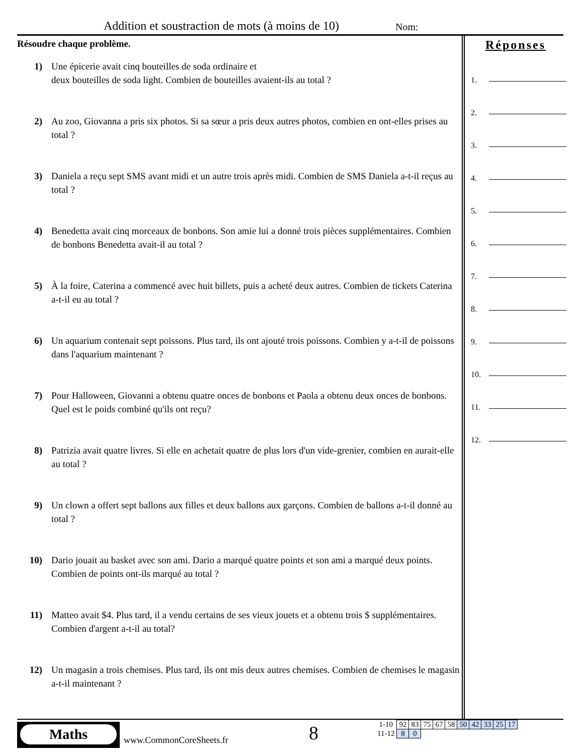Addition et soustraction de mots (à moins de 10)
Nom:
Résoudre chaque problème.
1) Une épicerie avait cinq bouteilles de soda ordinaire et
deux bouteilles de soda light. Combien de bouteilles avaient-ils au total ?
2) Au zoo, Giovanna a pris six photos. Si sa sœur a pris deux autres photos, combien en ont-elles prises au total ?
3) Daniela a reçu sept SMS avant midi et un autre trois après midi. Combien de SMS Daniela a-t-il reçus au total ?
4) Benedetta avait cinq morceaux de bonbons. Son amie lui a donné trois pièces supplémentaires. Combien de bonbons Benedetta avait-il au total ?
5) À la foire, Caterina a commencé avec huit billets, puis a acheté deux autres. Combien de tickets Caterina a-t-il eu au total ?
6) Un aquarium contenait sept poissons. Plus tard, ils ont ajouté trois poissons. Combien y a-t-il de poissons dans l'aquarium maintenant ?
7) Pour Halloween, Giovanni a obtenu quatre onces de bonbons et Paola a obtenu deux onces de bonbons. Quel est le poids combiné qu'ils ont reçu?
8) Patrizia avait quatre livres. Si elle en achetait quatre de plus lors d'un vide-grenier, combien en aurait-elle au total ?
9) Un clown a offert sept ballons aux filles et deux ballons aux garçons. Combien de ballons a-t-il donné au total ?
10) Dario jouait au basket avec son ami. Dario a marqué quatre points et son ami a marqué deux points. Combien de points ont-ils marqué au total ?
11) Matteo avait $4. Plus tard, il a vendu certains de ses vieux jouets et a obtenu trois $ supplémentaires. Combien d'argent a-t-il au total?
12) Un magasin a trois chemises. Plus tard, ils ont mis deux autres chemises. Combien de chemises le magasin a-t-il maintenant ?
Réponses
1.
2.
3.
4.
5.
6.
7.
8.
9.
10.
11.
12.
Maths
www.CommonCoreSheets.fr 8
| 1-10 | 92 | 83 | 75 | 67 | 58 | 50 | 42 | 33 | 25 | 17 |
| 11-12 | 8 | 0 | | | | | | | | |